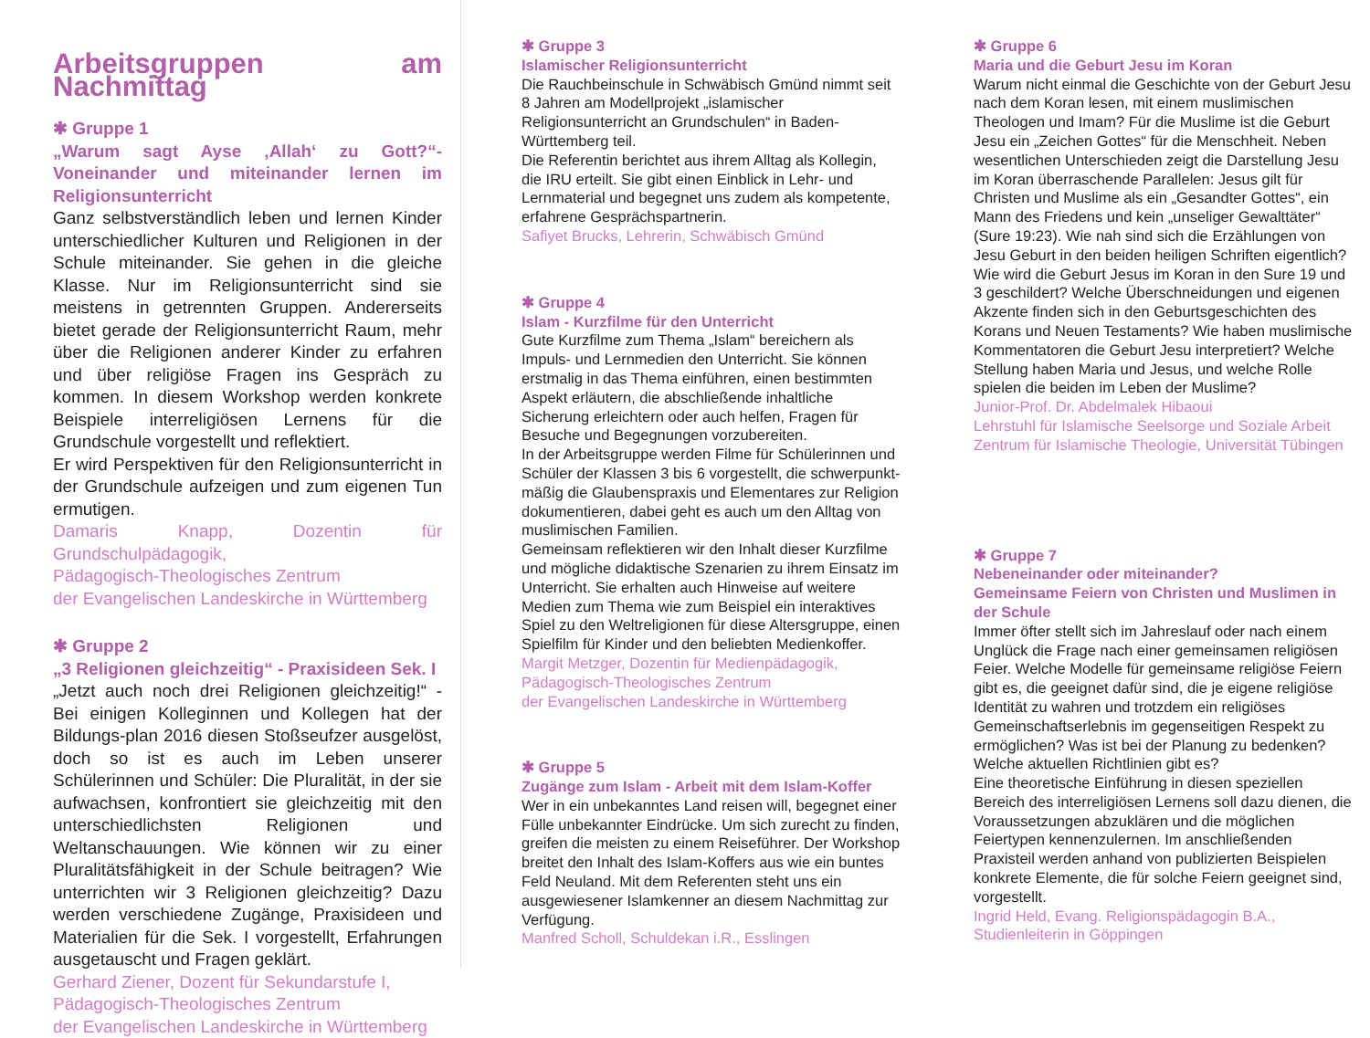Arbeitsgruppen am Nachmittag
✱ Gruppe 1
„Warum sagt Ayse ‚Allah‘ zu Gott?“- Voneinander und miteinander lernen im Religionsunterricht
Ganz selbstverständlich leben und lernen Kinder unterschiedlicher Kulturen und Religionen in der Schule miteinander. Sie gehen in die gleiche Klasse. Nur im Religionsunterricht sind sie meistens in getrennten Gruppen. Andererseits bietet gerade der Religionsunterricht Raum, mehr über die Religionen anderer Kinder zu erfahren und über religiöse Fragen ins Gespräch zu kommen. In diesem Workshop werden konkrete Beispiele interreligiösen Lernens für die Grundschule vorgestellt und reflektiert.
Er wird Perspektiven für den Religionsunterricht in der Grundschule aufzeigen und zum eigenen Tun ermutigen.
Damaris Knapp, Dozentin für Grundschulpädagogik,
Pädagogisch-Theologisches Zentrum
der Evangelischen Landeskirche in Württemberg
✱ Gruppe 2
„3 Religionen gleichzeitig“ - Praxisideen Sek. I
„Jetzt auch noch drei Religionen gleichzeitig!“ - Bei einigen Kolleginnen und Kollegen hat der Bildungs-plan 2016 diesen Stoßseufzer ausgelöst, doch so ist es auch im Leben unserer Schülerinnen und Schüler: Die Pluralität, in der sie aufwachsen, konfrontiert sie gleichzeitig mit den unterschiedlichsten Religionen und Weltanschauungen. Wie können wir zu einer Pluralitätsfähigkeit in der Schule beitragen? Wie unterrichten wir 3 Religionen gleichzeitig? Dazu werden verschiedene Zugänge, Praxisideen und Materialien für die Sek. I vorgestellt, Erfahrungen ausgetauscht und Fragen geklärt.
Gerhard Ziener, Dozent für Sekundarstufe I,
Pädagogisch-Theologisches Zentrum
der Evangelischen Landeskirche in Württemberg
✱ Gruppe 3
Islamischer Religionsunterricht
Die Rauchbeinschule in Schwäbisch Gmünd nimmt seit 8 Jahren am Modellprojekt „islamischer Religionsunterricht an Grundschulen“ in Baden-Württemberg teil.
Die Referentin berichtet aus ihrem Alltag als Kollegin, die IRU erteilt. Sie gibt einen Einblick in Lehr- und Lernmaterial und begegnet uns zudem als kompetente, erfahrene Gesprächspartnerin.
Safiyet Brucks, Lehrerin, Schwäbisch Gmünd
✱ Gruppe 4
Islam - Kurzfilme für den Unterricht
Gute Kurzfilme zum Thema „Islam“ bereichern als Impuls- und Lernmedien den Unterricht. Sie können erstmalig in das Thema einführen, einen bestimmten Aspekt erläutern, die abschließende inhaltliche Sicherung erleichtern oder auch helfen, Fragen für Besuche und Begegnungen vorzubereiten.
In der Arbeitsgruppe werden Filme für Schülerinnen und Schüler der Klassen 3 bis 6 vorgestellt, die schwerpunkt-mäßig die Glaubenspraxis und Elementares zur Religion dokumentieren, dabei geht es auch um den Alltag von muslimischen Familien.
Gemeinsam reflektieren wir den Inhalt dieser Kurzfilme und mögliche didaktische Szenarien zu ihrem Einsatz im Unterricht. Sie erhalten auch Hinweise auf weitere Medien zum Thema wie zum Beispiel ein interaktives Spiel zu den Weltreligionen für diese Altersgruppe, einen Spielfilm für Kinder und den beliebten Medienkoffer.
Margit Metzger, Dozentin für Medienpädagogik,
Pädagogisch-Theologisches Zentrum
der Evangelischen Landeskirche in Württemberg
✱ Gruppe 5
Zugänge zum Islam - Arbeit mit dem Islam-Koffer
Wer in ein unbekanntes Land reisen will, begegnet einer Fülle unbekannter Eindrücke. Um sich zurecht zu finden, greifen die meisten zu einem Reiseführer. Der Workshop breitet den Inhalt des Islam-Koffers aus wie ein buntes Feld Neuland. Mit dem Referenten steht uns ein ausgewiesener Islamkenner an diesem Nachmittag zur Verfügung.
Manfred Scholl, Schuldekan i.R., Esslingen
✱ Gruppe 6
Maria und die Geburt Jesu im Koran
Warum nicht einmal die Geschichte von der Geburt Jesu nach dem Koran lesen, mit einem muslimischen Theologen und Imam? Für die Muslime ist die Geburt Jesu ein „Zeichen Gottes“ für die Menschheit. Neben wesentlichen Unterschieden zeigt die Darstellung Jesu im Koran überraschende Parallelen: Jesus gilt für Christen und Muslime als ein „Gesandter Gottes“, ein Mann des Friedens und kein „unseliger Gewalttäter“ (Sure 19:23). Wie nah sind sich die Erzählungen von Jesu Geburt in den beiden heiligen Schriften eigentlich? Wie wird die Geburt Jesus im Koran in den Sure 19 und 3 geschildert? Welche Überschneidungen und eigenen Akzente finden sich in den Geburtsgeschichten des Korans und Neuen Testaments? Wie haben muslimische Kommentatoren die Geburt Jesu interpretiert? Welche Stellung haben Maria und Jesus, und welche Rolle spielen die beiden im Leben der Muslime?
Junior-Prof. Dr. Abdelmalek Hibaoui
Lehrstuhl für Islamische Seelsorge und Soziale Arbeit
Zentrum für Islamische Theologie, Universität Tübingen
✱ Gruppe 7
Nebeneinander oder miteinander?
Gemeinsame Feiern von Christen und Muslimen in der Schule
Immer öfter stellt sich im Jahreslauf oder nach einem Unglück die Frage nach einer gemeinsamen religiösen Feier. Welche Modelle für gemeinsame religiöse Feiern gibt es, die geeignet dafür sind, die je eigene religiöse Identität zu wahren und trotzdem ein religiöses Gemeinschaftserlebnis im gegenseitigen Respekt zu ermöglichen? Was ist bei der Planung zu bedenken? Welche aktuellen Richtlinien gibt es?
Eine theoretische Einführung in diesen speziellen Bereich des interreligiösen Lernens soll dazu dienen, die Voraussetzungen abzuklären und die möglichen Feiertypen kennenzulernen. Im anschließenden Praxisteil werden anhand von publizierten Beispielen konkrete Elemente, die für solche Feiern geeignet sind, vorgestellt.
Ingrid Held, Evang. Religionspädagogin B.A.,
Studienleiterin in Göppingen